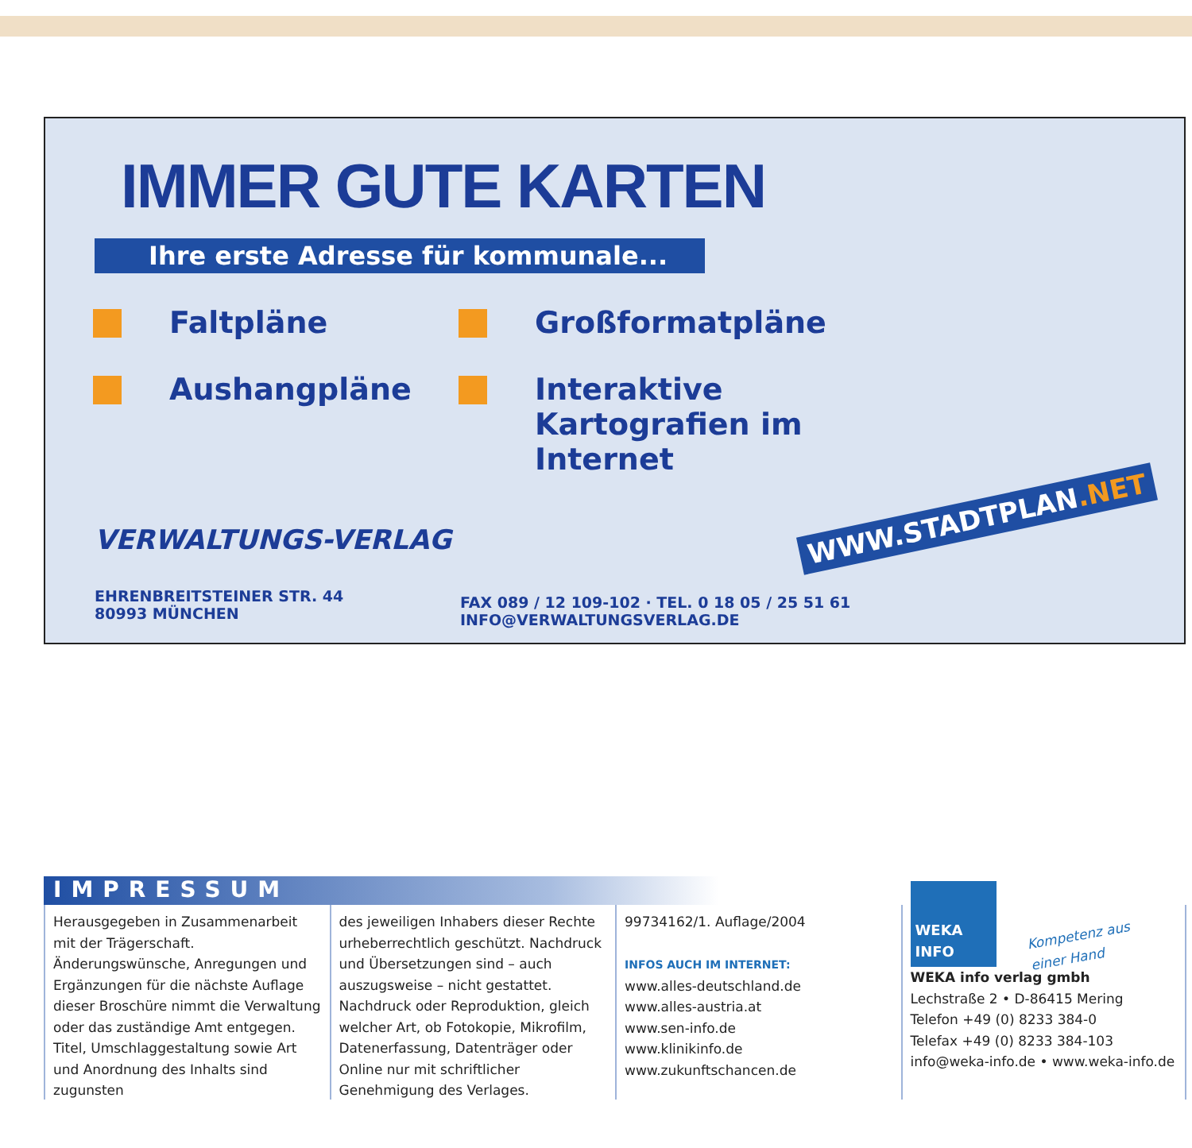IMMER GUTE KARTEN
Ihre erste Adresse für kommunale...
Faltpläne
Großformatpläne
Aushangpläne
Interaktive Kartografien im Internet
WWW.STADTPLAN.NET
VERWALTUNGS-VERLAG
EHRENBREITSTEINER STR. 44
80993 MÜNCHEN
FAX 089 / 12 109-102 · TEL. 0 18 05 / 25 51 61
INFO@VERWALTUNGSVERLAG.DE
IMPRESSUM
Herausgegeben in Zusammenarbeit mit der Trägerschaft. Änderungswünsche, Anregungen und Ergänzungen für die nächste Auflage dieser Broschüre nimmt die Verwaltung oder das zuständige Amt entgegen. Titel, Umschlaggestaltung sowie Art und Anordnung des Inhalts sind zugunsten
des jeweiligen Inhabers dieser Rechte urheberrechtlich geschützt. Nachdruck und Übersetzungen sind – auch auszugsweise – nicht gestattet. Nachdruck oder Reproduktion, gleich welcher Art, ob Fotokopie, Mikrofilm, Datenerfassung, Datenträger oder Online nur mit schriftlicher Genehmigung des Verlages.
99734162/1. Auflage/2004
INFOS AUCH IM INTERNET:
www.alles-deutschland.de
www.alles-austria.at
www.sen-info.de
www.klinikinfo.de
www.zukunftschancen.de
WEKA
INFO
Kompetenz aus
einer Hand
WEKA info verlag gmbh
Lechstraße 2 • D-86415 Mering
Telefon +49 (0) 8233 384-0
Telefax +49 (0) 8233 384-103
info@weka-info.de • www.weka-info.de